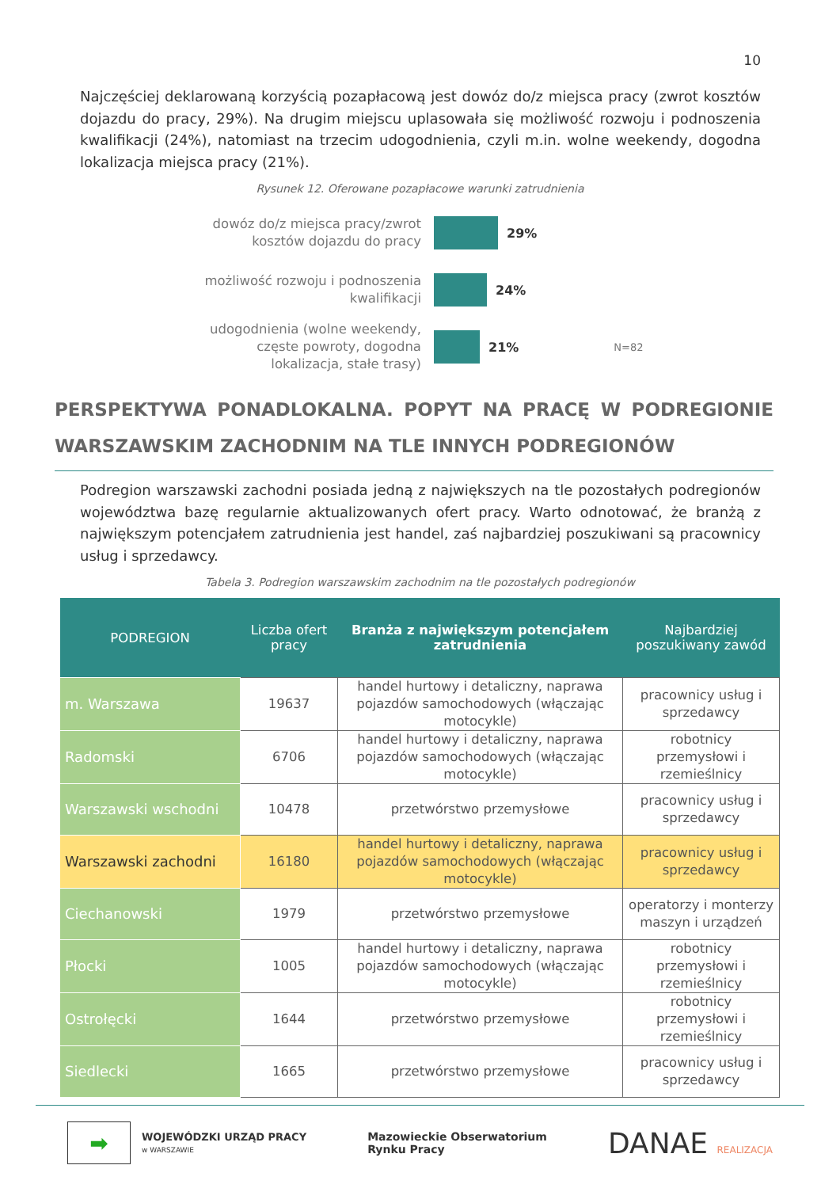10
Najczęściej deklarowaną korzyścią pozapłacową jest dowóz do/z miejsca pracy (zwrot kosztów dojazdu do pracy, 29%). Na drugim miejscu uplasowała się możliwość rozwoju i podnoszenia kwalifikacji (24%), natomiast na trzecim udogodnienia, czyli m.in. wolne weekendy, dogodna lokalizacja miejsca pracy (21%).
Rysunek 12. Oferowane pozapłacowe warunki zatrudnienia
dowóz do/z miejsca pracy/zwrot kosztów dojazdu do pracy
29%
możliwość rozwoju i podnoszenia kwalifikacji
24%
udogodnienia (wolne weekendy, częste powroty, dogodna lokalizacja, stałe trasy)
21% N=82
PERSPEKTYWA PONADLOKALNA. POPYT NA PRACĘ W PODREGIONIE WARSZAWSKIM ZACHODNIM NA TLE INNYCH PODREGIONÓW
Podregion warszawski zachodni posiada jedną z największych na tle pozostałych podregionów województwa bazę regularnie aktualizowanych ofert pracy. Warto odnotować, że branżą z największym potencjałem zatrudnienia jest handel, zaś najbardziej poszukiwani są pracownicy usług i sprzedawcy.
Tabela 3. Podregion warszawskim zachodnim na tle pozostałych podregionów
| PODREGION | Liczba ofert pracy | Branża z największym potencjałem zatrudnienia | Najbardziej poszukiwany zawód |
| --- | --- | --- | --- |
| m. Warszawa | 19637 | handel hurtowy i detaliczny, naprawa pojazdów samochodowych (włączając motocykle) | pracownicy usług i sprzedawcy |
| Radomski | 6706 | handel hurtowy i detaliczny, naprawa pojazdów samochodowych (włączając motocykle) | robotnicy przemysłowi i rzemieślnicy |
| Warszawski wschodni | 10478 | przetwórstwo przemysłowe | pracownicy usług i sprzedawcy |
| Warszawski zachodni | 16180 | handel hurtowy i detaliczny, naprawa pojazdów samochodowych (włączając motocykle) | pracownicy usług i sprzedawcy |
| Ciechanowski | 1979 | przetwórstwo przemysłowe | operatorzy i monterzy maszyn i urządzeń |
| Płocki | 1005 | handel hurtowy i detaliczny, naprawa pojazdów samochodowych (włączając motocykle) | robotnicy przemysłowi i rzemieślnicy |
| Ostrołęcki | 1644 | przetwórstwo przemysłowe | robotnicy przemysłowi i rzemieślnicy |
| Siedlecki | 1665 | przetwórstwo przemysłowe | pracownicy usług i sprzedawcy |
➡
WOJEWÓDZKI URZĄD PRACY
w WARSZAWIE
Mazowieckie Obserwatorium
Rynku Pracy
DANAE REALIZACJA